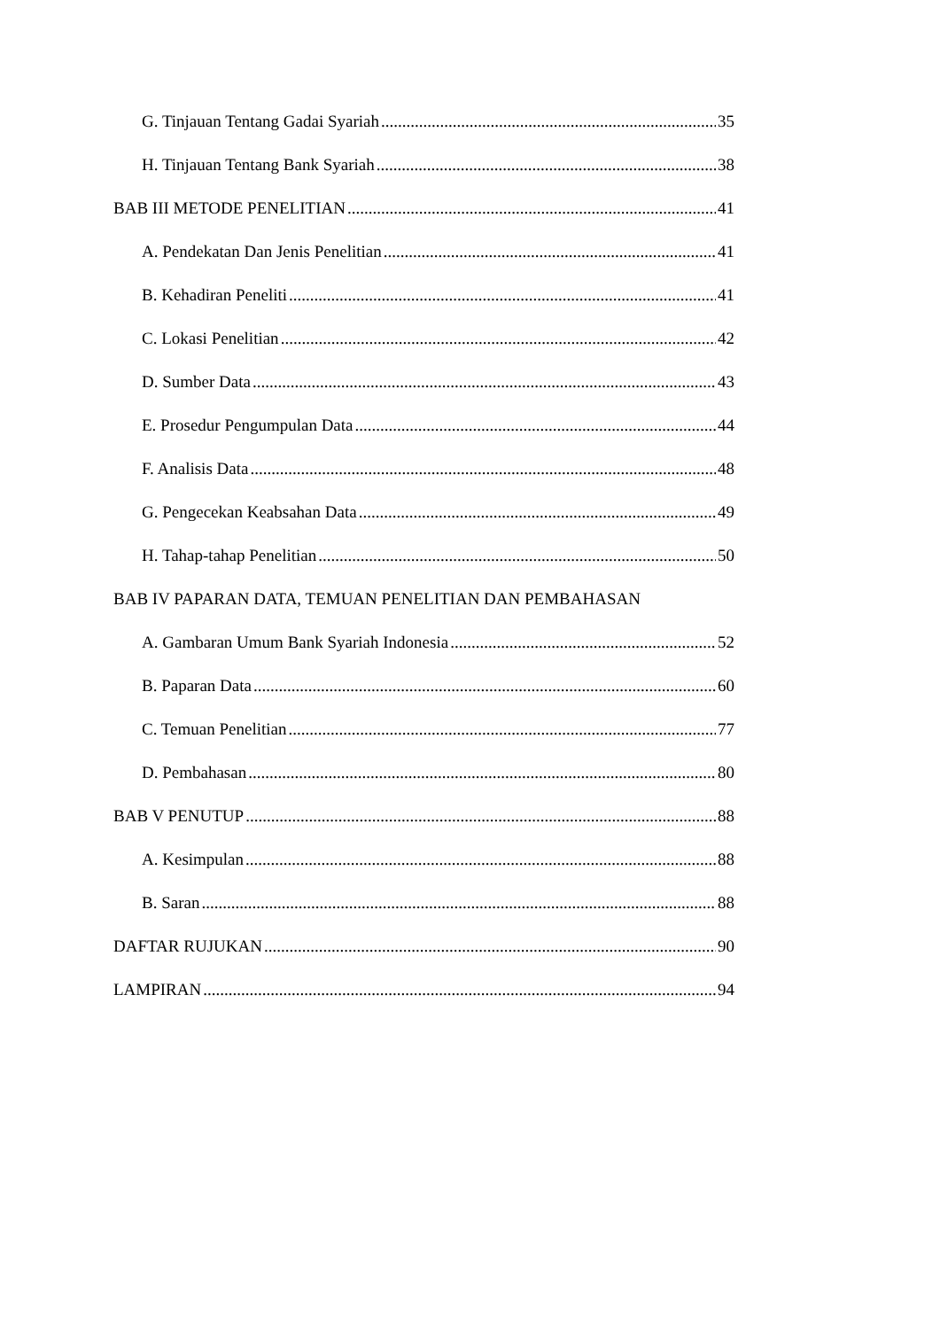G. Tinjauan Tentang Gadai Syariah 35
H. Tinjauan Tentang Bank Syariah 38
BAB III METODE PENELITIAN 41
A. Pendekatan Dan Jenis Penelitian 41
B. Kehadiran Peneliti 41
C. Lokasi Penelitian 42
D. Sumber Data 43
E. Prosedur Pengumpulan Data 44
F. Analisis Data 48
G. Pengecekan Keabsahan Data 49
H. Tahap-tahap Penelitian 50
BAB IV PAPARAN DATA, TEMUAN PENELITIAN DAN PEMBAHASAN
A. Gambaran Umum Bank Syariah Indonesia 52
B. Paparan Data 60
C. Temuan Penelitian 77
D. Pembahasan 80
BAB V PENUTUP 88
A. Kesimpulan 88
B. Saran 88
DAFTAR RUJUKAN 90
LAMPIRAN 94